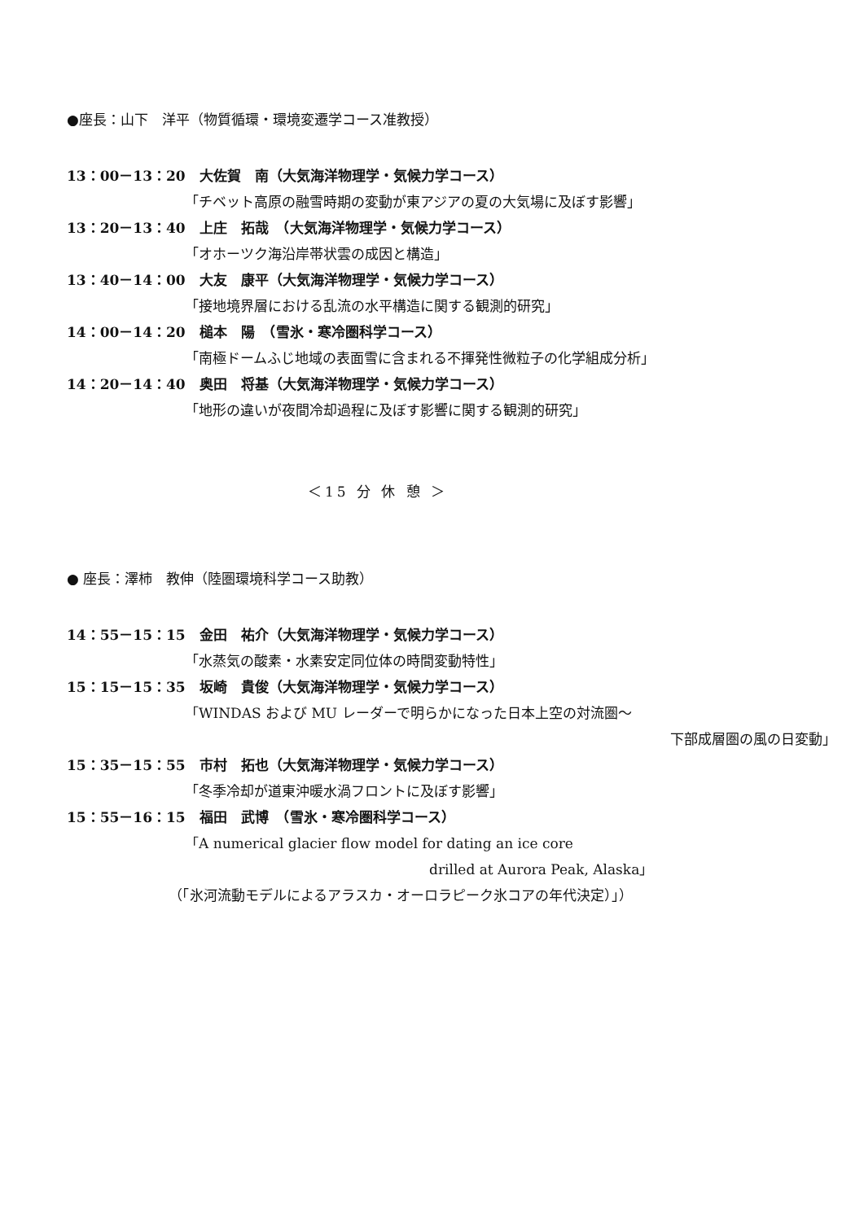●座長：山下　洋平（物質循環・環境変遷学コース准教授）
13：00－13：20　大佐賀　南（大気海洋物理学・気候力学コース）
「チベット高原の融雪時期の変動が東アジアの夏の大気場に及ぼす影響」
13：20－13：40　上庄　拓哉　（大気海洋物理学・気候力学コース）
「オホーツク海沿岸帯状雲の成因と構造」
13：40－14：00　大友　康平（大気海洋物理学・気候力学コース）
「接地境界層における乱流の水平構造に関する観測的研究」
14：00－14：20　槌本　陽　（雪氷・寒冷圏科学コース）
「南極ドームふじ地域の表面雪に含まれる不揮発性微粒子の化学組成分析」
14：20－14：40　奥田　将基（大気海洋物理学・気候力学コース）
「地形の違いが夜間冷却過程に及ぼす影響に関する観測的研究」
＜15 分 休 憩 ＞
● 座長：澤柿　教伸（陸圏環境科学コース助教）
14：55－15：15　金田　祐介（大気海洋物理学・気候力学コース）
「水蒸気の酸素・水素安定同位体の時間変動特性」
15：15－15：35　坂崎　貴俊（大気海洋物理学・気候力学コース）
「WINDAS および MU レーダーで明らかになった日本上空の対流圏～
下部成層圏の風の日変動」
15：35－15：55　市村　拓也（大気海洋物理学・気候力学コース）
「冬季冷却が道東沖暖水渦フロントに及ぼす影響」
15：55－16：15　福田　武博　（雪氷・寒冷圏科学コース）
「A numerical glacier flow model for dating an ice core
drilled at Aurora Peak, Alaska」
（「氷河流動モデルによるアラスカ・オーロラピーク氷コアの年代決定）」）